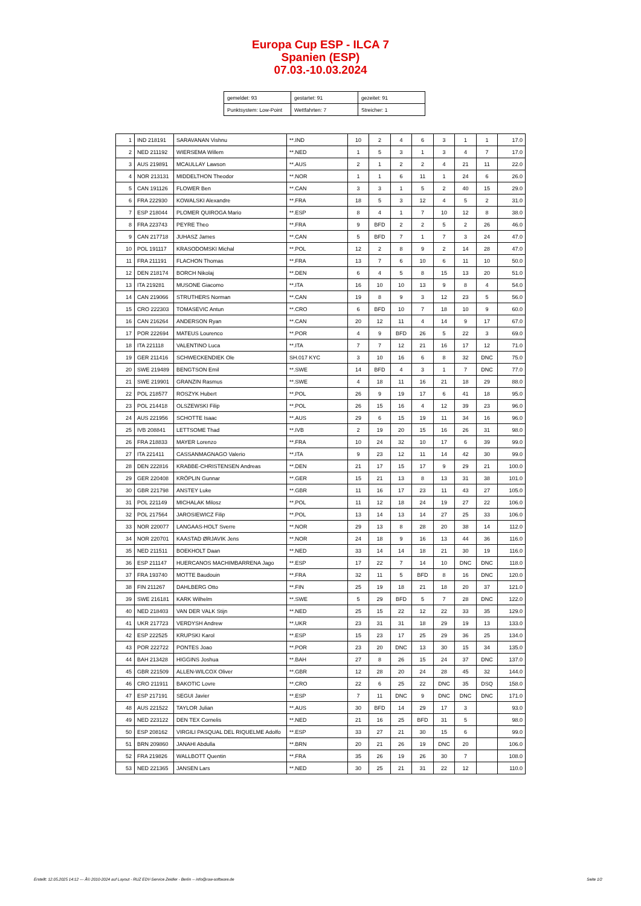Europa Cup ESP - ILCA 7
Spanien (ESP)
07.03.-10.03.2024
| gemeldet: 93 | gestartet: 91 | gezeitet: 91 |
| Punktsystem: Low-Point | Wettfahrten: 7 | Streicher: 1 |
| 1 | IND 218191 | SARAVANAN Vishnu | **.IND | 10 | 2 | 4 | 6 | 3 | 1 | 1 | 17.0 |
| 2 | NED 211192 | WIERSEMA Willem | **.NED | 1 | 5 | 3 | 1 | 3 | 4 | 7 | 17.0 |
| 3 | AUS 219891 | MCAULLAY Lawson | **.AUS | 2 | 1 | 2 | 2 | 4 | 21 | 11 | 22.0 |
| 4 | NOR 213131 | MIDDELTHON Theodor | **.NOR | 1 | 1 | 6 | 11 | 1 | 24 | 6 | 26.0 |
| 5 | CAN 191126 | FLOWER Ben | **.CAN | 3 | 3 | 1 | 5 | 2 | 40 | 15 | 29.0 |
| 6 | FRA 222930 | KOWALSKI Alexandre | **.FRA | 18 | 5 | 3 | 12 | 4 | 5 | 2 | 31.0 |
| 7 | ESP 218044 | PLOMER QUIROGA Mario | **.ESP | 8 | 4 | 1 | 7 | 10 | 12 | 8 | 38.0 |
| 8 | FRA 223743 | PEYRE Theo | **.FRA | 9 | BFD | 2 | 2 | 5 | 2 | 26 | 46.0 |
| 9 | CAN 217718 | JUHASZ James | **.CAN | 5 | BFD | 7 | 1 | 7 | 3 | 24 | 47.0 |
| 10 | POL 191117 | KRASODOMSKI Michal | **.POL | 12 | 2 | 8 | 9 | 2 | 14 | 28 | 47.0 |
| 11 | FRA 211191 | FLACHON Thomas | **.FRA | 13 | 7 | 6 | 10 | 6 | 11 | 10 | 50.0 |
| 12 | DEN 218174 | BORCH Nikolaj | **.DEN | 6 | 4 | 5 | 8 | 15 | 13 | 20 | 51.0 |
| 13 | ITA 219281 | MUSONE Giacomo | **.ITA | 16 | 10 | 10 | 13 | 9 | 8 | 4 | 54.0 |
| 14 | CAN 219066 | STRUTHERS Norman | **.CAN | 19 | 8 | 9 | 3 | 12 | 23 | 5 | 56.0 |
| 15 | CRO 222303 | TOMASEVIC Antun | **.CRO | 6 | BFD | 10 | 7 | 18 | 10 | 9 | 60.0 |
| 16 | CAN 216264 | ANDERSON Ryan | **.CAN | 20 | 12 | 11 | 4 | 14 | 9 | 17 | 67.0 |
| 17 | POR 222694 | MATEUS Lourenco | **.POR | 4 | 9 | BFD | 26 | 5 | 22 | 3 | 69.0 |
| 18 | ITA 221118 | VALENTINO Luca | **.ITA | 7 | 7 | 12 | 21 | 16 | 17 | 12 | 71.0 |
| 19 | GER 211416 | SCHWECKENDIEK Ole | SH.017 KYC | 3 | 10 | 16 | 6 | 8 | 32 | DNC | 75.0 |
| 20 | SWE 219489 | BENGTSON Emil | **.SWE | 14 | BFD | 4 | 3 | 1 | 7 | DNC | 77.0 |
| 21 | SWE 219901 | GRANZIN Rasmus | **.SWE | 4 | 18 | 11 | 16 | 21 | 18 | 29 | 88.0 |
| 22 | POL 218577 | ROSZYK Hubert | **.POL | 26 | 9 | 19 | 17 | 6 | 41 | 18 | 95.0 |
| 23 | POL 214418 | OLSZEWSKI Filip | **.POL | 26 | 15 | 16 | 4 | 12 | 39 | 23 | 96.0 |
| 24 | AUS 221956 | SCHOTTE Isaac | **.AUS | 29 | 6 | 15 | 19 | 11 | 34 | 16 | 96.0 |
| 25 | IVB 208841 | LETTSOME Thad | **.IVB | 2 | 19 | 20 | 15 | 16 | 26 | 31 | 98.0 |
| 26 | FRA 218833 | MAYER Lorenzo | **.FRA | 10 | 24 | 32 | 10 | 17 | 6 | 39 | 99.0 |
| 27 | ITA 221411 | CASSANMAGNAGO Valerio | **.ITA | 9 | 23 | 12 | 11 | 14 | 42 | 30 | 99.0 |
| 28 | DEN 222816 | KRABBE-CHRISTENSEN Andreas | **.DEN | 21 | 17 | 15 | 17 | 9 | 29 | 21 | 100.0 |
| 29 | GER 220408 | KRÖPLIN Gunnar | **.GER | 15 | 21 | 13 | 8 | 13 | 31 | 38 | 101.0 |
| 30 | GBR 221798 | ANSTEY Luke | **.GBR | 11 | 16 | 17 | 23 | 11 | 43 | 27 | 105.0 |
| 31 | POL 221149 | MICHALAK Milosz | **.POL | 11 | 12 | 18 | 24 | 19 | 27 | 22 | 106.0 |
| 32 | POL 217564 | JAROSIEWICZ Filip | **.POL | 13 | 14 | 13 | 14 | 27 | 25 | 33 | 106.0 |
| 33 | NOR 220077 | LANGAAS-HOLT Sverre | **.NOR | 29 | 13 | 8 | 28 | 20 | 38 | 14 | 112.0 |
| 34 | NOR 220701 | KAASTAD ØRJAVIK Jens | **.NOR | 24 | 18 | 9 | 16 | 13 | 44 | 36 | 116.0 |
| 35 | NED 211511 | BOEKHOLT Daan | **.NED | 33 | 14 | 14 | 18 | 21 | 30 | 19 | 116.0 |
| 36 | ESP 211147 | HUERCANOS MACHIMBARRENA Jago | **.ESP | 17 | 22 | 7 | 14 | 10 | DNC | DNC | 118.0 |
| 37 | FRA 193740 | MOTTE Baudouin | **.FRA | 32 | 11 | 5 | BFD | 8 | 16 | DNC | 120.0 |
| 38 | FIN 211267 | DAHLBERG Otto | **.FIN | 25 | 19 | 18 | 21 | 18 | 20 | 37 | 121.0 |
| 39 | SWE 216181 | KARK Wilhelm | **.SWE | 5 | 29 | BFD | 5 | 7 | 28 | DNC | 122.0 |
| 40 | NED 218403 | VAN DER VALK Stijn | **.NED | 25 | 15 | 22 | 12 | 22 | 33 | 35 | 129.0 |
| 41 | UKR 217723 | VERDYSH Andrew | **.UKR | 23 | 31 | 31 | 18 | 29 | 19 | 13 | 133.0 |
| 42 | ESP 222525 | KRUPSKI Karol | **.ESP | 15 | 23 | 17 | 25 | 29 | 36 | 25 | 134.0 |
| 43 | POR 222722 | PONTES Joao | **.POR | 23 | 20 | DNC | 13 | 30 | 15 | 34 | 135.0 |
| 44 | BAH 213428 | HIGGINS Joshua | **.BAH | 27 | 8 | 26 | 15 | 24 | 37 | DNC | 137.0 |
| 45 | GBR 221509 | ALLEN-WILCOX Oliver | **.GBR | 12 | 28 | 20 | 24 | 28 | 45 | 32 | 144.0 |
| 46 | CRO 211911 | BAKOTIC Lovre | **.CRO | 22 | 6 | 25 | 22 | DNC | 35 | DSQ | 158.0 |
| 47 | ESP 217191 | SEGUI Javier | **.ESP | 7 | 11 | DNC | 9 | DNC | DNC | DNC | 171.0 |
| 48 | AUS 221522 | TAYLOR Julian | **.AUS | 30 | BFD | 14 | 29 | 17 | 3 | | 93.0 |
| 49 | NED 223122 | DEN TEX Cornelis | **.NED | 21 | 16 | 25 | BFD | 31 | 5 | | 98.0 |
| 50 | ESP 208162 | VIRGILI PASQUAL DEL RIQUELME Adolfo | **.ESP | 33 | 27 | 21 | 30 | 15 | 6 | | 99.0 |
| 51 | BRN 209860 | JANAHI Abdulla | **.BRN | 20 | 21 | 26 | 19 | DNC | 20 | | 106.0 |
| 52 | FRA 219826 | WALLBOTT Quentin | **.FRA | 35 | 26 | 19 | 26 | 30 | 7 | | 108.0 |
| 53 | NED 221365 | JANSEN Lars | **.NED | 30 | 25 | 21 | 31 | 22 | 12 | | 110.0 |
Erstellt: 12.05.2025 14:12 --- Â© 2010-2024 auf Layout - RUZ EDV-Service Zeidler - Berlin -- info@raw-software.de Seite 1/2